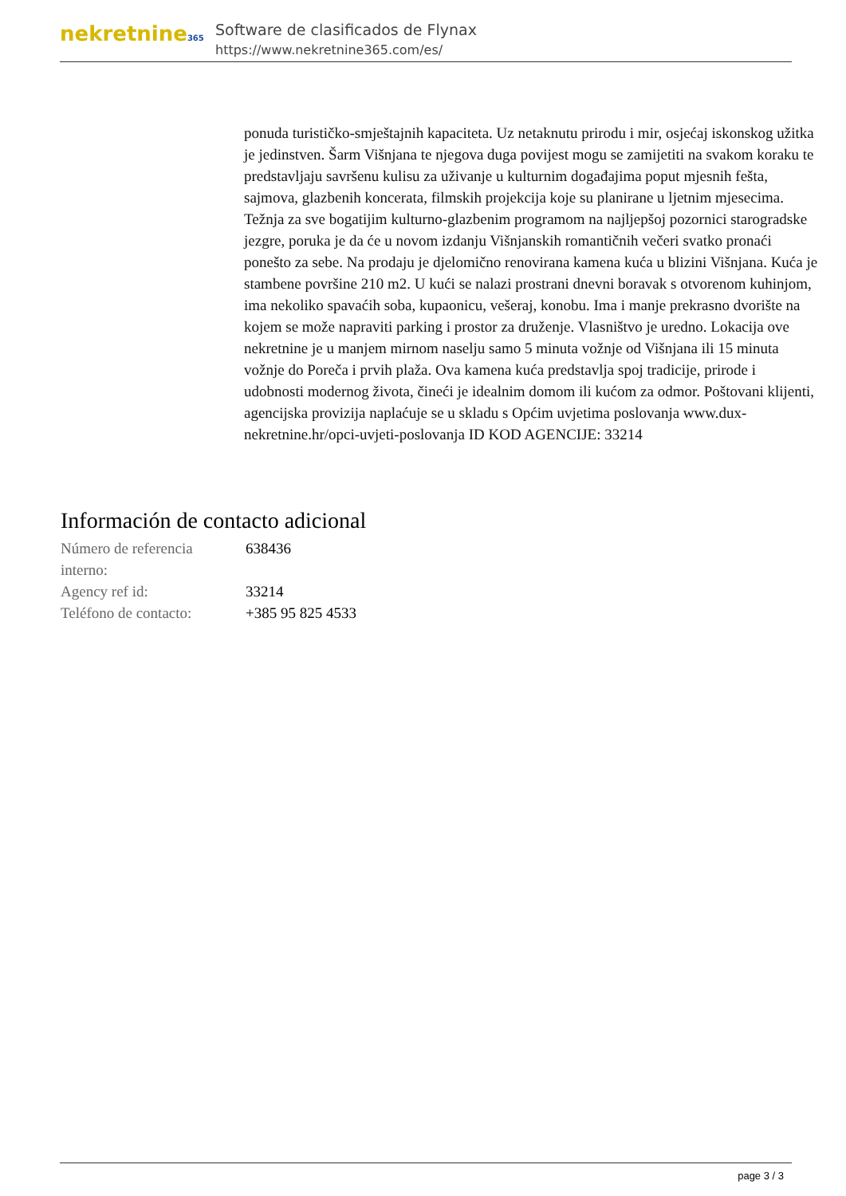nekretnine365
Software de clasificados de Flynax
https://www.nekretnine365.com/es/
ponuda turističko-smještajnih kapaciteta. Uz netaknutu prirodu i mir, osjećaj iskonskog užitka je jedinstven. Šarm Višnjana te njegova duga povijest mogu se zamijetiti na svakom koraku te predstavljaju savršenu kulisu za uživanje u kulturnim događajima poput mjesnih fešta, sajmova, glazbenih koncerata, filmskih projekcija koje su planirane u ljetnim mjesecima. Težnja za sve bogatijim kulturno-glazbenim programom na najljepšoj pozornici starogradske jezgre, poruka je da će u novom izdanju Višnjanskih romantičnih večeri svatko pronaći ponešto za sebe. Na prodaju je djelomično renovirana kamena kuća u blizini Višnjana. Kuća je stambene površine 210 m2. U kući se nalazi prostrani dnevni boravak s otvorenom kuhinjom, ima nekoliko spavaćih soba, kupaonicu, vešeraj, konobu. Ima i manje prekrasno dvorište na kojem se može napraviti parking i prostor za druženje. Vlasništvo je uredno. Lokacija ove nekretnine je u manjem mirnom naselju samo 5 minuta vožnje od Višnjana ili 15 minuta vožnje do Poreča i prvih plaža. Ova kamena kuća predstavlja spoj tradicije, prirode i udobnosti modernog života, čineći je idealnim domom ili kućom za odmor. Poštovani klijenti, agencijska provizija naplaćuje se u skladu s Općim uvjetima poslovanja www.dux-nekretnine.hr/opci-uvjeti-poslovanja ID KOD AGENCIJE: 33214
Información de contacto adicional
| Número de referencia interno: | 638436 |
| Agency ref id: | 33214 |
| Teléfono de contacto: | +385 95 825 4533 |
page 3 / 3